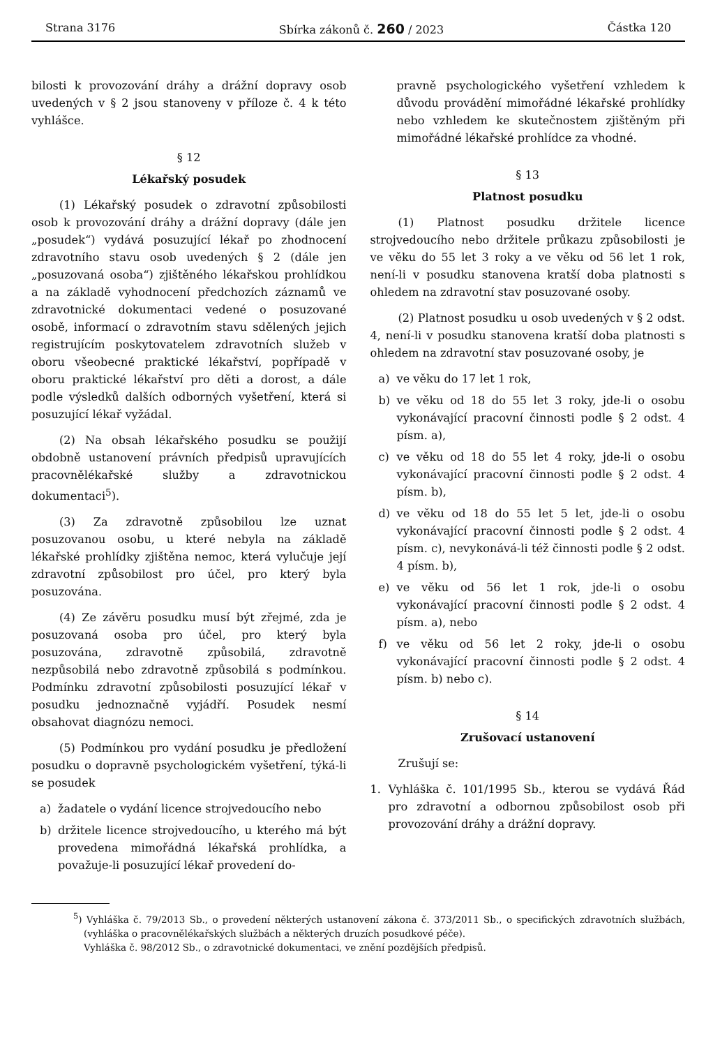Strana 3176 Sbírka zákonů č. 260 / 2023 Částka 120
bilosti k provozování dráhy a drážní dopravy osob uvedených v § 2 jsou stanoveny v příloze č. 4 k této vyhlášce.
§ 12
Lékařský posudek
(1) Lékařský posudek o zdravotní způsobilosti osob k provozování dráhy a drážní dopravy (dále jen „posudek“) vydává posuzující lékař po zhodnocení zdravotního stavu osob uvedených § 2 (dále jen „posuzovaná osoba“) zjištěného lékařskou prohlídkou a na základě vyhodnocení předchozích záznamů ve zdravotnické dokumentaci vedené o posuzované osobě, informací o zdravotním stavu sdělených jejich registrujícím poskytovatelem zdravotních služeb v oboru všeobecné praktické lékařství, popřípadě v oboru praktické lékařství pro děti a dorost, a dále podle výsledků dalších odborných vyšetření, která si posuzující lékař vyžádal.
(2) Na obsah lékařského posudku se použijí obdobně ustanovení právních předpisů upravujících pracovnělékařské služby a zdravotnickou dokumentaci<sup>5</sup>).
(3) Za zdravotně způsobilou lze uznat posuzovanou osobu, u které nebyla na základě lékařské prohlídky zjištěna nemoc, která vylučuje její zdravotní způsobilost pro účel, pro který byla posuzována.
(4) Ze závěru posudku musí být zřejmé, zda je posuzovaná osoba pro účel, pro který byla posuzována, zdravotně způsobilá, zdravotně nezpůsobilá nebo zdravotně způsobilá s podmínkou. Podmínku zdravotní způsobilosti posuzující lékař v posudku jednoznačně vyjádří. Posudek nesmí obsahovat diagnózu nemoci.
(5) Podmínkou pro vydání posudku je předložení posudku o dopravně psychologickém vyšetření, týká-li se posudek
a) žadatele o vydání licence strojvedoucího nebo
b) držitele licence strojvedoucího, u kterého má být provedena mimořádná lékařská prohlídka, a považuje-li posuzující lékař provedení do-
pravně psychologického vyšetření vzhledem k důvodu provádění mimořádné lékařské prohlídky nebo vzhledem ke skutečnostem zjištěným při mimořádné lékařské prohlídce za vhodné.
§ 13
Platnost posudku
(1) Platnost posudku držitele licence strojvedoucího nebo držitele průkazu způsobilosti je ve věku do 55 let 3 roky a ve věku od 56 let 1 rok, není-li v posudku stanovena kratší doba platnosti s ohledem na zdravotní stav posuzované osoby.
(2) Platnost posudku u osob uvedených v § 2 odst. 4, není-li v posudku stanovena kratší doba platnosti s ohledem na zdravotní stav posuzované osoby, je
a) ve věku do 17 let 1 rok,
b) ve věku od 18 do 55 let 3 roky, jde-li o osobu vykonávající pracovní činnosti podle § 2 odst. 4 písm. a),
c) ve věku od 18 do 55 let 4 roky, jde-li o osobu vykonávající pracovní činnosti podle § 2 odst. 4 písm. b),
d) ve věku od 18 do 55 let 5 let, jde-li o osobu vykonávající pracovní činnosti podle § 2 odst. 4 písm. c), nevykonává-li též činnosti podle § 2 odst. 4 písm. b),
e) ve věku od 56 let 1 rok, jde-li o osobu vykonávající pracovní činnosti podle § 2 odst. 4 písm. a), nebo
f) ve věku od 56 let 2 roky, jde-li o osobu vykonávající pracovní činnosti podle § 2 odst. 4 písm. b) nebo c).
§ 14
Zrušovací ustanovení
Zrušují se:
1. Vyhláška č. 101/1995 Sb., kterou se vydává Řád pro zdravotní a odbornou způsobilost osob při provozování dráhy a drážní dopravy.
<sup>5</sup>) Vyhláška č. 79/2013 Sb., o provedení některých ustanovení zákona č. 373/2011 Sb., o specifických zdravotních službách, (vyhláška o pracovnělékařských službách a některých druzích posudkové péče).
Vyhláška č. 98/2012 Sb., o zdravotnické dokumentaci, ve znění pozdějších předpisů.